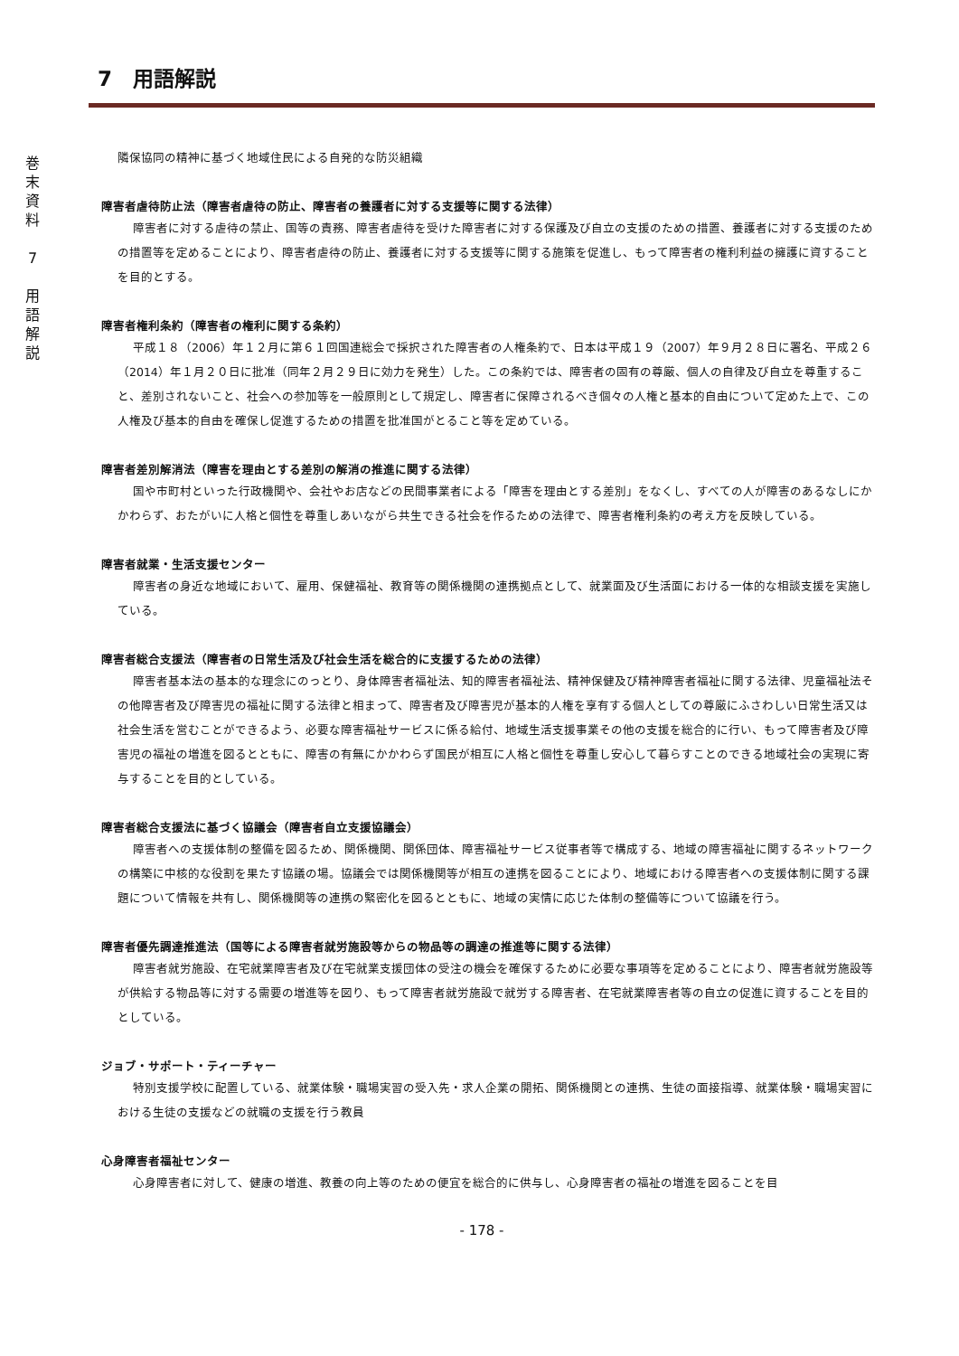巻
末
資
料
7
用
語
解
説
7　用語解説
隣保協同の精神に基づく地域住民による自発的な防災組織
障害者虐待防止法（障害者虐待の防止、障害者の養護者に対する支援等に関する法律）
障害者に対する虐待の禁止、国等の責務、障害者虐待を受けた障害者に対する保護及び自立の支援のための措置、養護者に対する支援のための措置等を定めることにより、障害者虐待の防止、養護者に対する支援等に関する施策を促進し、もって障害者の権利利益の擁護に資することを目的とする。
障害者権利条約（障害者の権利に関する条約）
平成１８（2006）年１２月に第６１回国連総会で採択された障害者の人権条約で、日本は平成１９（2007）年９月２８日に署名、平成２６（2014）年１月２０日に批准（同年２月２９日に効力を発生）した。この条約では、障害者の固有の尊厳、個人の自律及び自立を尊重すること、差別されないこと、社会への参加等を一般原則として規定し、障害者に保障されるべき個々の人権と基本的自由について定めた上で、この人権及び基本的自由を確保し促進するための措置を批准国がとること等を定めている。
障害者差別解消法（障害を理由とする差別の解消の推進に関する法律）
国や市町村といった行政機関や、会社やお店などの民間事業者による「障害を理由とする差別」をなくし、すべての人が障害のあるなしにかかわらず、おたがいに人格と個性を尊重しあいながら共生できる社会を作るための法律で、障害者権利条約の考え方を反映している。
障害者就業・生活支援センター
障害者の身近な地域において、雇用、保健福祉、教育等の関係機関の連携拠点として、就業面及び生活面における一体的な相談支援を実施している。
障害者総合支援法（障害者の日常生活及び社会生活を総合的に支援するための法律）
障害者基本法の基本的な理念にのっとり、身体障害者福祉法、知的障害者福祉法、精神保健及び精神障害者福祉に関する法律、児童福祉法その他障害者及び障害児の福祉に関する法律と相まって、障害者及び障害児が基本的人権を享有する個人としての尊厳にふさわしい日常生活又は社会生活を営むことができるよう、必要な障害福祉サービスに係る給付、地域生活支援事業その他の支援を総合的に行い、もって障害者及び障害児の福祉の増進を図るとともに、障害の有無にかかわらず国民が相互に人格と個性を尊重し安心して暮らすことのできる地域社会の実現に寄与することを目的としている。
障害者総合支援法に基づく協議会（障害者自立支援協議会）
障害者への支援体制の整備を図るため、関係機関、関係団体、障害福祉サービス従事者等で構成する、地域の障害福祉に関するネットワークの構築に中核的な役割を果たす協議の場。協議会では関係機関等が相互の連携を図ることにより、地域における障害者への支援体制に関する課題について情報を共有し、関係機関等の連携の緊密化を図るとともに、地域の実情に応じた体制の整備等について協議を行う。
障害者優先調達推進法（国等による障害者就労施設等からの物品等の調達の推進等に関する法律）
障害者就労施設、在宅就業障害者及び在宅就業支援団体の受注の機会を確保するために必要な事項等を定めることにより、障害者就労施設等が供給する物品等に対する需要の増進等を図り、もって障害者就労施設で就労する障害者、在宅就業障害者等の自立の促進に資することを目的としている。
ジョブ・サポート・ティーチャー
特別支援学校に配置している、就業体験・職場実習の受入先・求人企業の開拓、関係機関との連携、生徒の面接指導、就業体験・職場実習における生徒の支援などの就職の支援を行う教員
心身障害者福祉センター
心身障害者に対して、健康の増進、教養の向上等のための便宜を総合的に供与し、心身障害者の福祉の増進を図ることを目
- 178 -